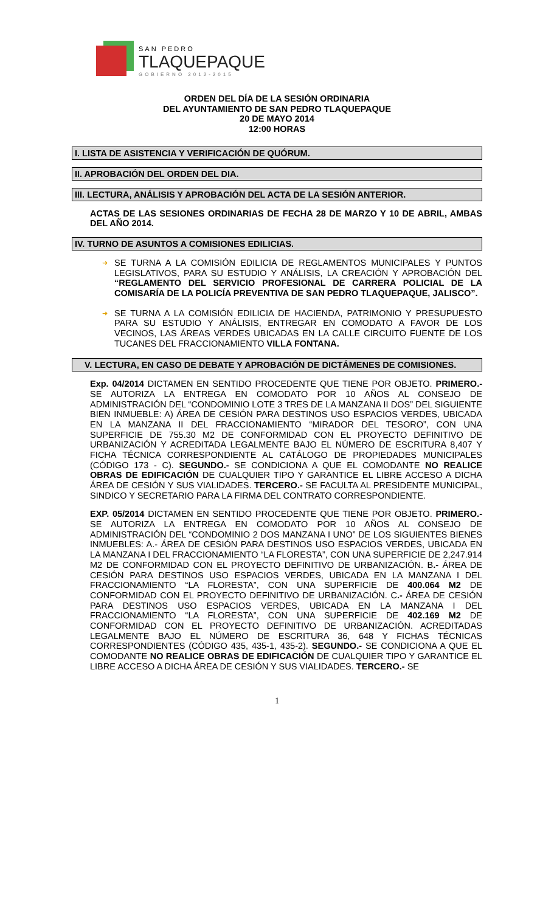SAN PEDRO
TLAQUEPAQUE
GOBIERNO 2012-2015
ORDEN DEL DÍA DE LA SESIÓN ORDINARIA
DEL AYUNTAMIENTO DE SAN PEDRO TLAQUEPAQUE
20 DE MAYO 2014
12:00 HORAS
I. LISTA DE ASISTENCIA Y VERIFICACIÓN DE QUÓRUM.
II. APROBACIÓN DEL ORDEN DEL DIA.
III. LECTURA, ANÁLISIS Y APROBACIÓN DEL ACTA DE LA SESIÓN ANTERIOR.
ACTAS DE LAS SESIONES ORDINARIAS DE FECHA 28 DE MARZO Y 10 DE ABRIL, AMBAS DEL AÑO 2014.
IV. TURNO DE ASUNTOS A COMISIONES EDILICIAS.
➜ SE TURNA A LA COMISIÓN EDILICIA DE REGLAMENTOS MUNICIPALES Y PUNTOS LEGISLATIVOS, PARA SU ESTUDIO Y ANÁLISIS, LA CREACIÓN Y APROBACIÓN DEL “REGLAMENTO DEL SERVICIO PROFESIONAL DE CARRERA POLICIAL DE LA COMISARÍA DE LA POLICÍA PREVENTIVA DE SAN PEDRO TLAQUEPAQUE, JALISCO”.
➜ SE TURNA A LA COMISIÓN EDILICIA DE HACIENDA, PATRIMONIO Y PRESUPUESTO PARA SU ESTUDIO Y ANÁLISIS, ENTREGAR EN COMODATO A FAVOR DE LOS VECINOS, LAS ÁREAS VERDES UBICADAS EN LA CALLE CIRCUITO FUENTE DE LOS TUCANES DEL FRACCIONAMIENTO VILLA FONTANA.
V. LECTURA, EN CASO DE DEBATE Y APROBACIÓN DE DICTÁMENES DE COMISIONES.
Exp. 04/2014 DICTAMEN EN SENTIDO PROCEDENTE QUE TIENE POR OBJETO. PRIMERO.- SE AUTORIZA LA ENTREGA EN COMODATO POR 10 AÑOS AL CONSEJO DE ADMINISTRACIÓN DEL “CONDOMINIO LOTE 3 TRES DE LA MANZANA II DOS” DEL SIGUIENTE BIEN INMUEBLE: A) ÁREA DE CESIÓN PARA DESTINOS USO ESPACIOS VERDES, UBICADA EN LA MANZANA II DEL FRACCIONAMIENTO “MIRADOR DEL TESORO”, CON UNA SUPERFICIE DE 755.30 M2 DE CONFORMIDAD CON EL PROYECTO DEFINITIVO DE URBANIZACIÓN Y ACREDITADA LEGALMENTE BAJO EL NÚMERO DE ESCRITURA 8,407 Y FICHA TÉCNICA CORRESPONDIENTE AL CATÁLOGO DE PROPIEDADES MUNICIPALES (CÓDIGO 173 - C). SEGUNDO.- SE CONDICIONA A QUE EL COMODANTE NO REALICE OBRAS DE EDIFICACIÓN DE CUALQUIER TIPO Y GARANTICE EL LIBRE ACCESO A DICHA ÁREA DE CESIÓN Y SUS VIALIDADES. TERCERO.- SE FACULTA AL PRESIDENTE MUNICIPAL, SINDICO Y SECRETARIO PARA LA FIRMA DEL CONTRATO CORRESPONDIENTE.
EXP. 05/2014 DICTAMEN EN SENTIDO PROCEDENTE QUE TIENE POR OBJETO. PRIMERO.- SE AUTORIZA LA ENTREGA EN COMODATO POR 10 AÑOS AL CONSEJO DE ADMINISTRACIÓN DEL “CONDOMINIO 2 DOS MANZANA I UNO” DE LOS SIGUIENTES BIENES INMUEBLES: A.- ÁREA DE CESIÓN PARA DESTINOS USO ESPACIOS VERDES, UBICADA EN LA MANZANA I DEL FRACCIONAMIENTO “LA FLORESTA”, CON UNA SUPERFICIE DE 2,247.914 M2 DE CONFORMIDAD CON EL PROYECTO DEFINITIVO DE URBANIZACIÓN. B.- ÁREA DE CESIÓN PARA DESTINOS USO ESPACIOS VERDES, UBICADA EN LA MANZANA I DEL FRACCIONAMIENTO “LA FLORESTA”, CON UNA SUPERFICIE DE 400.064 M2 DE CONFORMIDAD CON EL PROYECTO DEFINITIVO DE URBANIZACIÓN. C.- ÁREA DE CESIÓN PARA DESTINOS USO ESPACIOS VERDES, UBICADA EN LA MANZANA I DEL FRACCIONAMIENTO “LA FLORESTA”, CON UNA SUPERFICIE DE 402.169 M2 DE CONFORMIDAD CON EL PROYECTO DEFINITIVO DE URBANIZACIÓN. ACREDITADAS LEGALMENTE BAJO EL NÚMERO DE ESCRITURA 36, 648 Y FICHAS TÉCNICAS CORRESPONDIENTES (CÓDIGO 435, 435-1, 435-2). SEGUNDO.- SE CONDICIONA A QUE EL COMODANTE NO REALICE OBRAS DE EDIFICACIÓN DE CUALQUIER TIPO Y GARANTICE EL LIBRE ACCESO A DICHA ÁREA DE CESIÓN Y SUS VIALIDADES. TERCERO.- SE
1